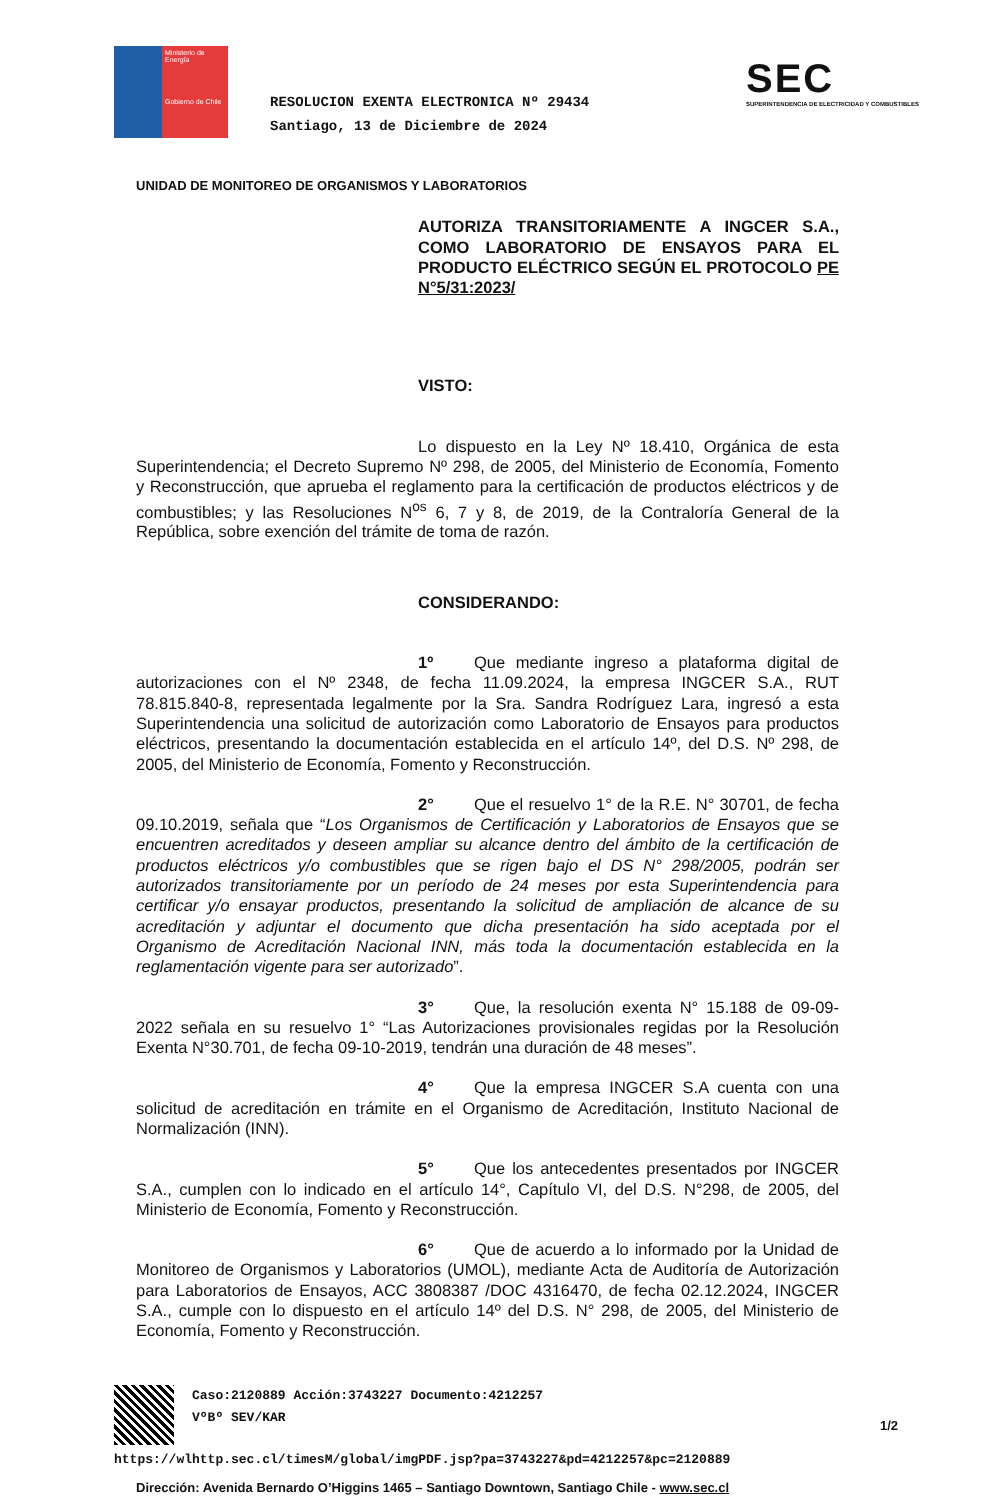Ministerio de Energía
Gobierno de Chile
RESOLUCION EXENTA ELECTRONICA Nº 29434
Santiago, 13 de Diciembre de 2024
SEC
SUPERINTENDENCIA DE ELECTRICIDAD Y COMBUSTIBLES
UNIDAD DE MONITOREO DE ORGANISMOS Y LABORATORIOS
AUTORIZA TRANSITORIAMENTE A INGCER S.A., COMO LABORATORIO DE ENSAYOS PARA EL PRODUCTO ELÉCTRICO SEGÚN EL PROTOCOLO PE N°5/31:2023/
VISTO:
Lo dispuesto en la Ley Nº 18.410, Orgánica de esta Superintendencia; el Decreto Supremo Nº 298, de 2005, del Ministerio de Economía, Fomento y Reconstrucción, que aprueba el reglamento para la certificación de productos eléctricos y de combustibles; y las Resoluciones N<sup>os</sup> 6, 7 y 8, de 2019, de la Contraloría General de la República, sobre exención del trámite de toma de razón.
CONSIDERANDO:
1º Que mediante ingreso a plataforma digital de autorizaciones con el Nº 2348, de fecha 11.09.2024, la empresa INGCER S.A., RUT 78.815.840-8, representada legalmente por la Sra. Sandra Rodríguez Lara, ingresó a esta Superintendencia una solicitud de autorización como Laboratorio de Ensayos para productos eléctricos, presentando la documentación establecida en el artículo 14º, del D.S. Nº 298, de 2005, del Ministerio de Economía, Fomento y Reconstrucción.
2° Que el resuelvo 1° de la R.E. N° 30701, de fecha 09.10.2019, señala que “Los Organismos de Certificación y Laboratorios de Ensayos que se encuentren acreditados y deseen ampliar su alcance dentro del ámbito de la certificación de productos eléctricos y/o combustibles que se rigen bajo el DS N° 298/2005, podrán ser autorizados transitoriamente por un período de 24 meses por esta Superintendencia para certificar y/o ensayar productos, presentando la solicitud de ampliación de alcance de su acreditación y adjuntar el documento que dicha presentación ha sido aceptada por el Organismo de Acreditación Nacional INN, más toda la documentación establecida en la reglamentación vigente para ser autorizado”.
3° Que, la resolución exenta N° 15.188 de 09-09-2022 señala en su resuelvo 1° “Las Autorizaciones provisionales regidas por la Resolución Exenta N°30.701, de fecha 09-10-2019, tendrán una duración de 48 meses”.
4° Que la empresa INGCER S.A cuenta con una solicitud de acreditación en trámite en el Organismo de Acreditación, Instituto Nacional de Normalización (INN).
5° Que los antecedentes presentados por INGCER S.A., cumplen con lo indicado en el artículo 14°, Capítulo VI, del D.S. N°298, de 2005, del Ministerio de Economía, Fomento y Reconstrucción.
6° Que de acuerdo a lo informado por la Unidad de Monitoreo de Organismos y Laboratorios (UMOL), mediante Acta de Auditoría de Autorización para Laboratorios de Ensayos, ACC 3808387 /DOC 4316470, de fecha 02.12.2024, INGCER S.A., cumple con lo dispuesto en el artículo 14º del D.S. N° 298, de 2005, del Ministerio de Economía, Fomento y Reconstrucción.
Caso:2120889 Acción:3743227 Documento:4212257
VºBº SEV/KAR
1/2
https://wlhttp.sec.cl/timesM/global/imgPDF.jsp?pa=3743227&pd=4212257&pc=2120889
Dirección: Avenida Bernardo O’Higgins 1465 – Santiago Downtown, Santiago Chile - www.sec.cl